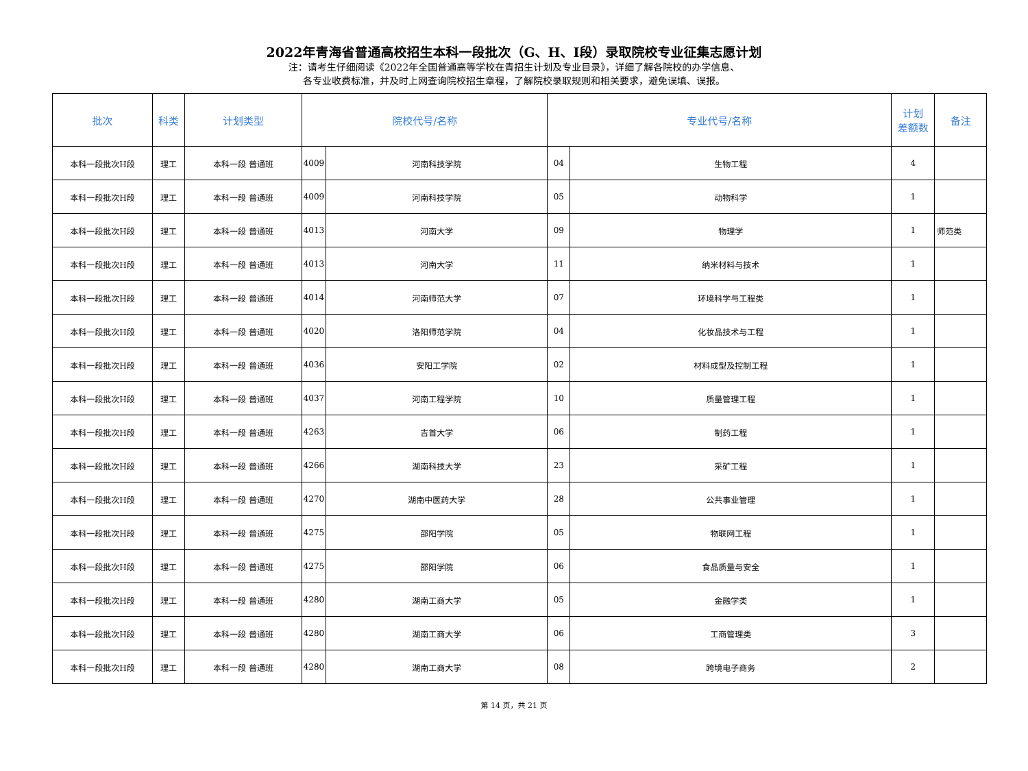2022年青海省普通高校招生本科一段批次（G、H、I段）录取院校专业征集志愿计划
注：请考生仔细阅读《2022年全国普通高等学校在青招生计划及专业目录》，详细了解各院校的办学信息、
各专业收费标准，并及时上网查询院校招生章程，了解院校录取规则和相关要求，避免误填、误报。
| 批次 | 科类 | 计划类型 | 院校代号/名称 | | 专业代号/名称 | | 计划 差额数 | 备注 |
| --- | --- | --- | --- | --- | --- | --- | --- | --- |
| 本科一段批次H段 | 理工 | 本科一段 普通班 | 4009 | 河南科技学院 | 04 | 生物工程 | 4 | |
| 本科一段批次H段 | 理工 | 本科一段 普通班 | 4009 | 河南科技学院 | 05 | 动物科学 | 1 | |
| 本科一段批次H段 | 理工 | 本科一段 普通班 | 4013 | 河南大学 | 09 | 物理学 | 1 | 师范类 |
| 本科一段批次H段 | 理工 | 本科一段 普通班 | 4013 | 河南大学 | 11 | 纳米材料与技术 | 1 | |
| 本科一段批次H段 | 理工 | 本科一段 普通班 | 4014 | 河南师范大学 | 07 | 环境科学与工程类 | 1 | |
| 本科一段批次H段 | 理工 | 本科一段 普通班 | 4020 | 洛阳师范学院 | 04 | 化妆品技术与工程 | 1 | |
| 本科一段批次H段 | 理工 | 本科一段 普通班 | 4036 | 安阳工学院 | 02 | 材料成型及控制工程 | 1 | |
| 本科一段批次H段 | 理工 | 本科一段 普通班 | 4037 | 河南工程学院 | 10 | 质量管理工程 | 1 | |
| 本科一段批次H段 | 理工 | 本科一段 普通班 | 4263 | 吉首大学 | 06 | 制药工程 | 1 | |
| 本科一段批次H段 | 理工 | 本科一段 普通班 | 4266 | 湖南科技大学 | 23 | 采矿工程 | 1 | |
| 本科一段批次H段 | 理工 | 本科一段 普通班 | 4270 | 湖南中医药大学 | 28 | 公共事业管理 | 1 | |
| 本科一段批次H段 | 理工 | 本科一段 普通班 | 4275 | 邵阳学院 | 05 | 物联网工程 | 1 | |
| 本科一段批次H段 | 理工 | 本科一段 普通班 | 4275 | 邵阳学院 | 06 | 食品质量与安全 | 1 | |
| 本科一段批次H段 | 理工 | 本科一段 普通班 | 4280 | 湖南工商大学 | 05 | 金融学类 | 1 | |
| 本科一段批次H段 | 理工 | 本科一段 普通班 | 4280 | 湖南工商大学 | 06 | 工商管理类 | 3 | |
| 本科一段批次H段 | 理工 | 本科一段 普通班 | 4280 | 湖南工商大学 | 08 | 跨境电子商务 | 2 | |
第 14 页，共 21 页